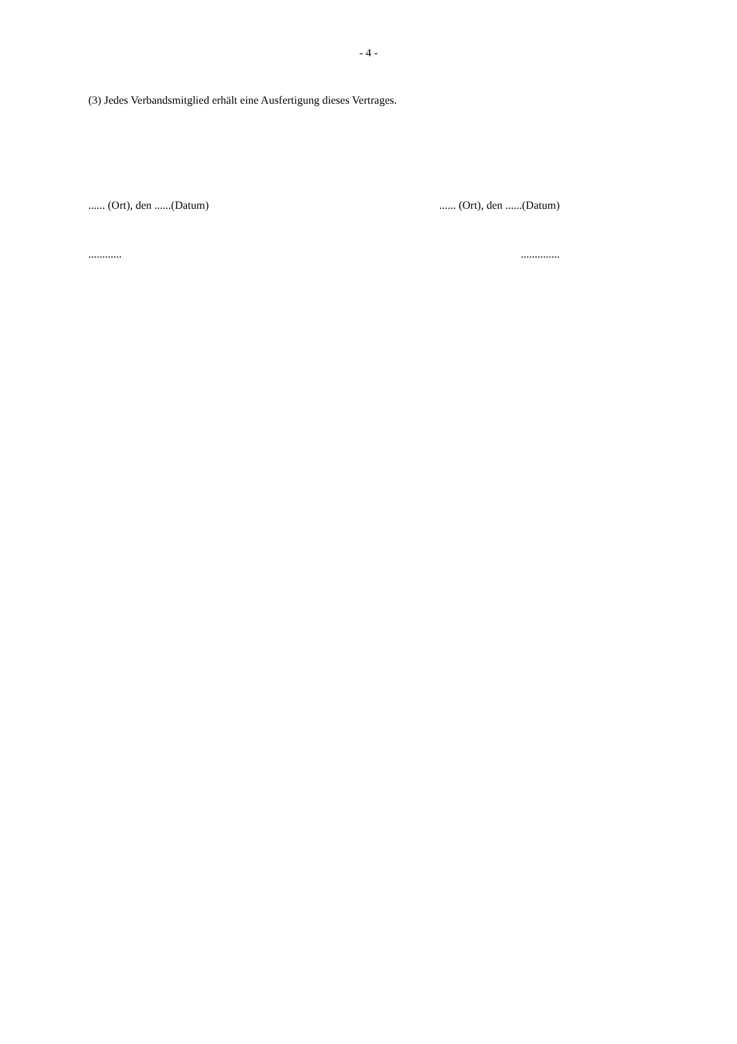- 4 -
(3) Jedes Verbandsmitglied erhält eine Ausfertigung dieses Vertrages.
...... (Ort), den ......(Datum)
...... (Ort), den ......(Datum)
............ ..............